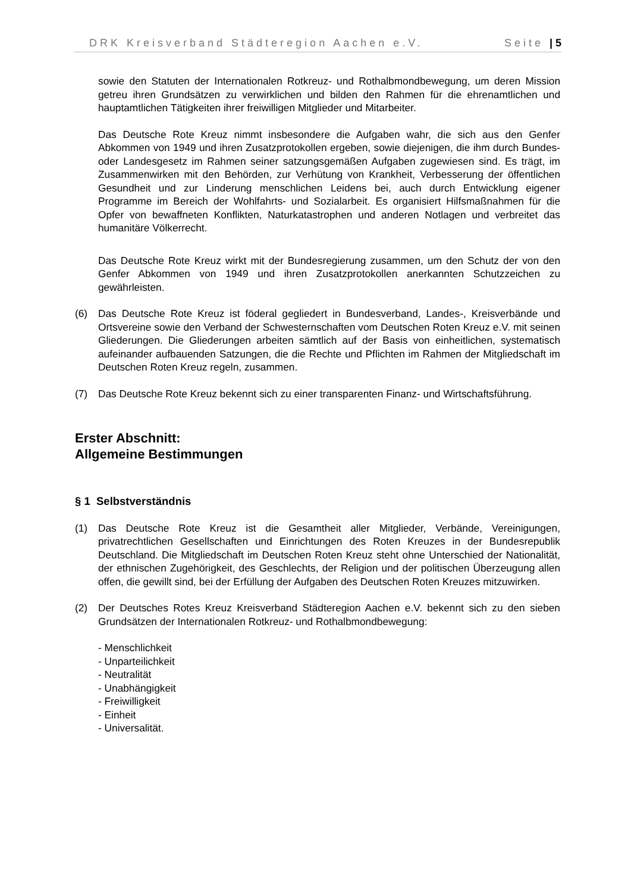DRK Kreisverband Städteregion Aachen e.V. Seite | 5
sowie den Statuten der Internationalen Rotkreuz- und Rothalbmondbewegung, um deren Mission getreu ihren Grundsätzen zu verwirklichen und bilden den Rahmen für die ehrenamtlichen und hauptamtlichen Tätigkeiten ihrer freiwilligen Mitglieder und Mitarbeiter.
Das Deutsche Rote Kreuz nimmt insbesondere die Aufgaben wahr, die sich aus den Genfer Abkommen von 1949 und ihren Zusatzprotokollen ergeben, sowie diejenigen, die ihm durch Bundes- oder Landesgesetz im Rahmen seiner satzungsgemäßen Aufgaben zugewiesen sind. Es trägt, im Zusammenwirken mit den Behörden, zur Verhütung von Krankheit, Verbesserung der öffentlichen Gesundheit und zur Linderung menschlichen Leidens bei, auch durch Entwicklung eigener Programme im Bereich der Wohlfahrts- und Sozialarbeit. Es organisiert Hilfsmaßnahmen für die Opfer von bewaffneten Konflikten, Naturkatastrophen und anderen Notlagen und verbreitet das humanitäre Völkerrecht.
Das Deutsche Rote Kreuz wirkt mit der Bundesregierung zusammen, um den Schutz der von den Genfer Abkommen von 1949 und ihren Zusatzprotokollen anerkannten Schutzzeichen zu gewährleisten.
(6) Das Deutsche Rote Kreuz ist föderal gegliedert in Bundesverband, Landes-, Kreisverbände und Ortsvereine sowie den Verband der Schwesternschaften vom Deutschen Roten Kreuz e.V. mit seinen Gliederungen. Die Gliederungen arbeiten sämtlich auf der Basis von einheitlichen, systematisch aufeinander aufbauenden Satzungen, die die Rechte und Pflichten im Rahmen der Mitgliedschaft im Deutschen Roten Kreuz regeln, zusammen.
(7) Das Deutsche Rote Kreuz bekennt sich zu einer transparenten Finanz- und Wirtschaftsführung.
Erster Abschnitt:
Allgemeine Bestimmungen
§ 1 Selbstverständnis
(1) Das Deutsche Rote Kreuz ist die Gesamtheit aller Mitglieder, Verbände, Vereinigungen, privatrechtlichen Gesellschaften und Einrichtungen des Roten Kreuzes in der Bundesrepublik Deutschland. Die Mitgliedschaft im Deutschen Roten Kreuz steht ohne Unterschied der Nationalität, der ethnischen Zugehörigkeit, des Geschlechts, der Religion und der politischen Überzeugung allen offen, die gewillt sind, bei der Erfüllung der Aufgaben des Deutschen Roten Kreuzes mitzuwirken.
(2) Der Deutsches Rotes Kreuz Kreisverband Städteregion Aachen e.V. bekennt sich zu den sieben Grundsätzen der Internationalen Rotkreuz- und Rothalbmondbewegung:
- Menschlichkeit
- Unparteilichkeit
- Neutralität
- Unabhängigkeit
- Freiwilligkeit
- Einheit
- Universalität.